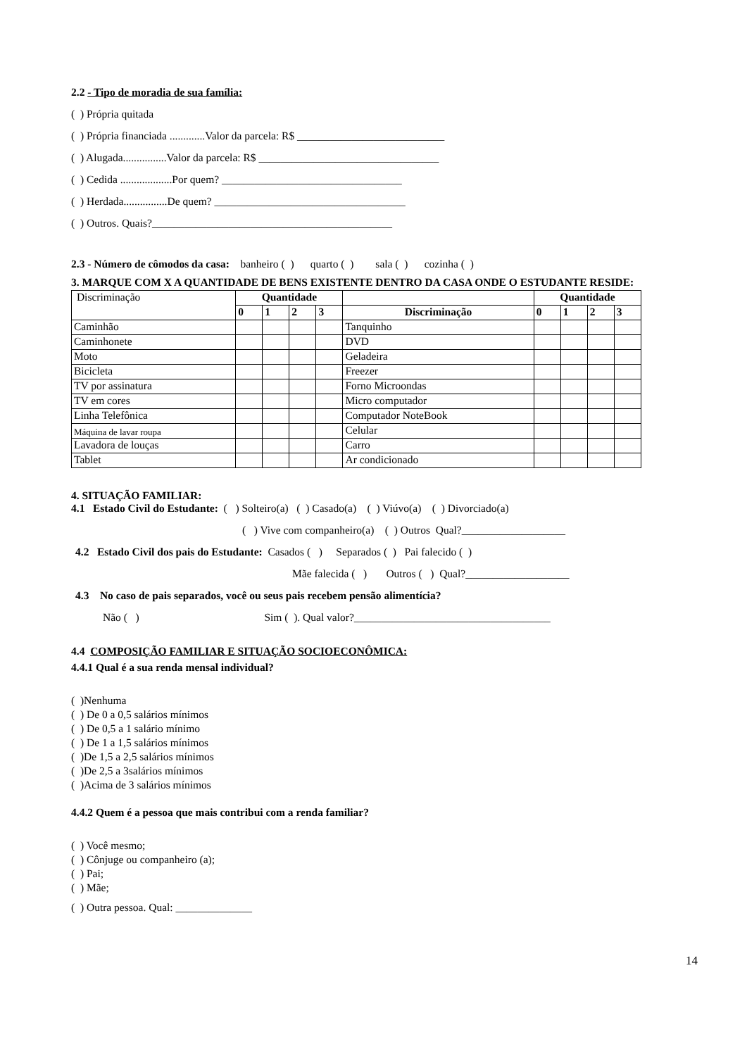2.2 - Tipo de moradia de sua família:
( ) Própria quitada
( ) Própria financiada .............Valor da parcela: R$ ___________________________
( ) Alugada................Valor da parcela: R$ _________________________________
( ) Cedida ...................Por quem? _________________________________
( ) Herdada................De quem? ___________________________________
( ) Outros. Quais?____________________________________________
2.3 - Número de cômodos da casa: banheiro ( ) quarto ( ) sala ( ) cozinha ( )
3. MARQUE COM X A QUANTIDADE DE BENS EXISTENTE DENTRO DA CASA ONDE O ESTUDANTE RESIDE:
| Discriminação | Quantidade | | | | | Quantidade | | | |
| | 0 | 1 | 2 | 3 | Discriminação | 0 | 1 | 2 | 3 |
| Caminhão | | | | | Tanquinho | | | | |
| Caminhonete | | | | | DVD | | | | |
| Moto | | | | | Geladeira | | | | |
| Bicicleta | | | | | Freezer | | | | |
| TV por assinatura | | | | | Forno Microondas | | | | |
| TV em cores | | | | | Micro computador | | | | |
| Linha Telefônica | | | | | Computador NoteBook | | | | |
| Máquina de lavar roupa | | | | | Celular | | | | |
| Lavadora de louças | | | | | Carro | | | | |
| Tablet | | | | | Ar condicionado | | | | |
4. SITUAÇÃO FAMILIAR:
4.1 Estado Civil do Estudante: ( ) Solteiro(a) ( ) Casado(a) ( ) Viúvo(a) ( ) Divorciado(a)
( ) Vive com companheiro(a) ( ) Outros Qual?___________________
4.2 Estado Civil dos pais do Estudante: Casados ( ) Separados ( ) Pai falecido ( )
Mãe falecida ( ) Outros ( ) Qual?___________________
4.3 No caso de pais separados, você ou seus pais recebem pensão alimentícia?
Não ( ) Sim ( ). Qual valor?____________________________________
4.4 COMPOSIÇÃO FAMILIAR E SITUAÇÃO SOCIOECONÔMICA:
4.4.1 Qual é a sua renda mensal individual?
( )Nenhuma
( ) De 0 a 0,5 salários mínimos
( ) De 0,5 a 1 salário mínimo
( ) De 1 a 1,5 salários mínimos
( )De 1,5 a 2,5 salários mínimos
( )De 2,5 a 3salários mínimos
( )Acima de 3 salários mínimos
4.4.2 Quem é a pessoa que mais contribui com a renda familiar?
( ) Você mesmo;
( ) Cônjuge ou companheiro (a);
( ) Pai;
( ) Mãe;
( ) Outra pessoa. Qual: ______________
14